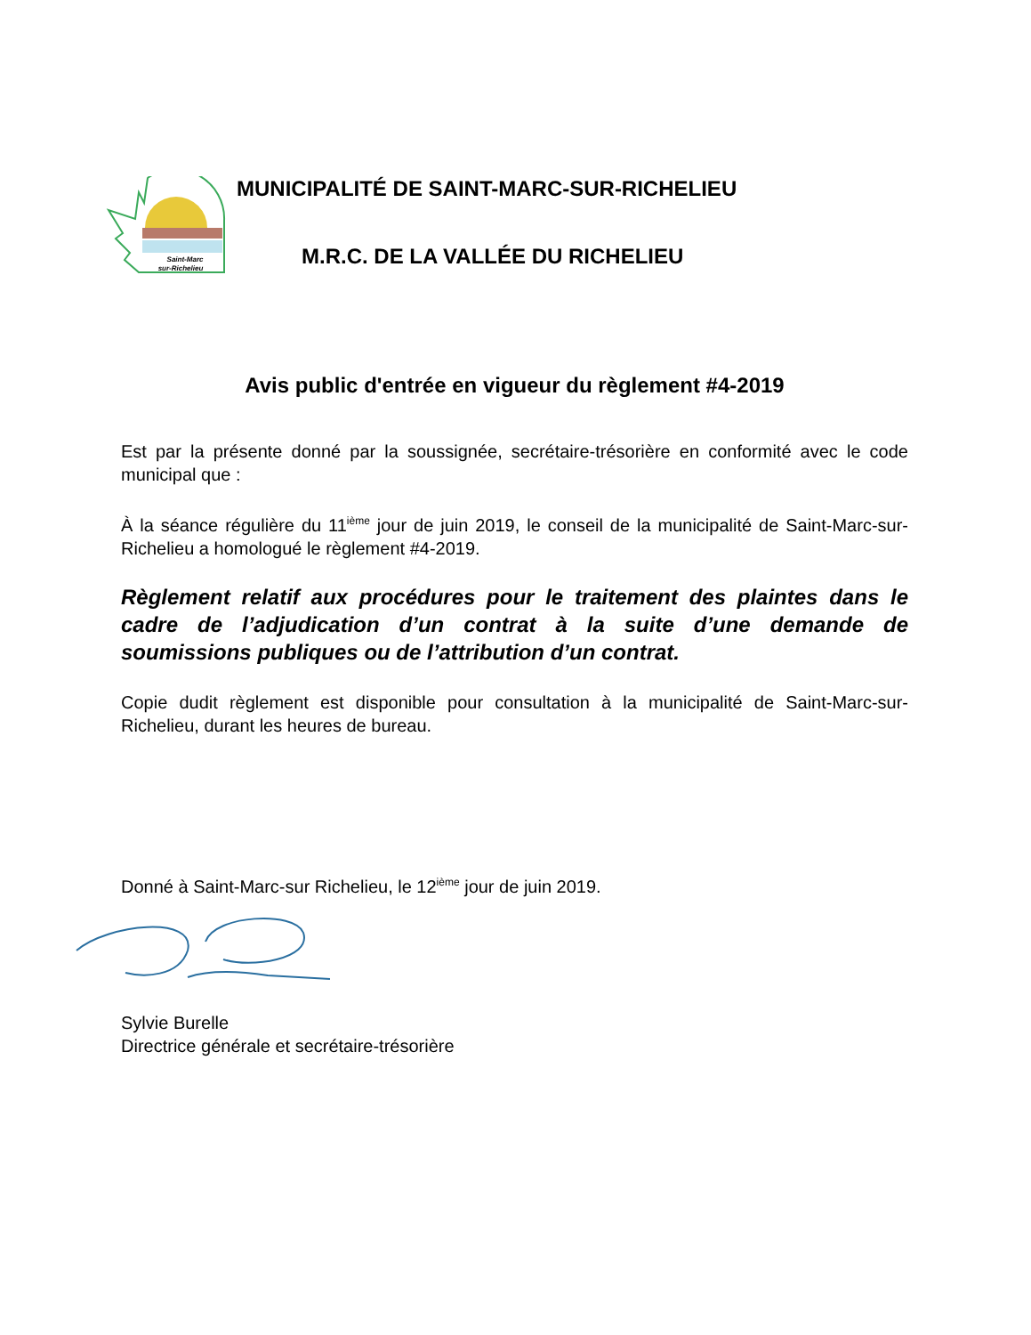Saint-Marc
sur-Richelieu
MUNICIPALITÉ DE SAINT-MARC-SUR-RICHELIEU
M.R.C. DE LA VALLÉE DU RICHELIEU
Avis public d'entrée en vigueur du règlement #4-2019
Est par la présente donné par la soussignée, secrétaire-trésorière en conformité avec le code municipal que :
À la séance régulière du 11<sup>ième</sup> jour de juin 2019, le conseil de la municipalité de Saint-Marc-sur-Richelieu a homologué le règlement #4-2019.
Règlement relatif aux procédures pour le traitement des plaintes dans le cadre de l’adjudication d’un contrat à la suite d’une demande de soumissions publiques ou de l’attribution d’un contrat.
Copie dudit règlement est disponible pour consultation à la municipalité de Saint-Marc-sur-Richelieu, durant les heures de bureau.
Donné à Saint-Marc-sur Richelieu, le 12<sup>ième</sup> jour de juin 2019.
Sylvie Burelle
Directrice générale et secrétaire-trésorière